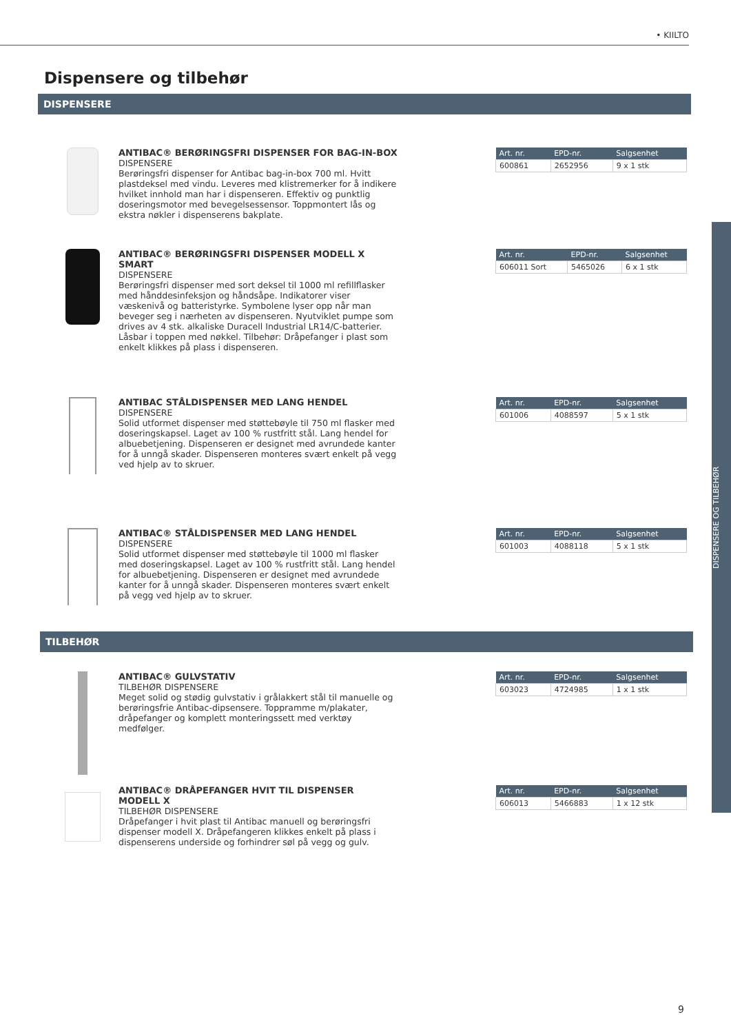• KIILTO
Dispensere og tilbehør
DISPENSERE
ANTIBAC® BERØRINGSFRI DISPENSER FOR BAG-IN-BOX
DISPENSERE
Berøringsfri dispenser for Antibac bag-in-box 700 ml. Hvitt plastdeksel med vindu. Leveres med klistremerker for å indikere hvilket innhold man har i dispenseren. Effektiv og punktlig doseringsmotor med bevegelsessensor. Toppmontert lås og ekstra nøkler i dispenserens bakplate.
| Art. nr. | EPD-nr. | Salgsenhet |
| --- | --- | --- |
| 600861 | 2652956 | 9 x 1 stk |
ANTIBAC® BERØRINGSFRI DISPENSER MODELL X SMART
DISPENSERE
Berøringsfri dispenser med sort deksel til 1000 ml refillflasker med hånddesinfeksjon og håndsåpe. Indikatorer viser væskenivå og batteristyrke. Symbolene lyser opp når man beveger seg i nærheten av dispenseren. Nyutviklet pumpe som drives av 4 stk. alkaliske Duracell Industrial LR14/C-batterier. Låsbar i toppen med nøkkel. Tilbehør: Dråpefanger i plast som enkelt klikkes på plass i dispenseren.
| Art. nr. | EPD-nr. | Salgsenhet |
| --- | --- | --- |
| 606011 Sort | 5465026 | 6 x 1 stk |
ANTIBAC STÅLDISPENSER MED LANG HENDEL
DISPENSERE
Solid utformet dispenser med støttebøyle til 750 ml flasker med doseringskapsel. Laget av 100 % rustfritt stål. Lang hendel for albuebetjening. Dispenseren er designet med avrundede kanter for å unngå skader. Dispenseren monteres svært enkelt på vegg ved hjelp av to skruer.
| Art. nr. | EPD-nr. | Salgsenhet |
| --- | --- | --- |
| 601006 | 4088597 | 5 x 1 stk |
ANTIBAC® STÅLDISPENSER MED LANG HENDEL
DISPENSERE
Solid utformet dispenser med støttebøyle til 1000 ml flasker med doseringskapsel. Laget av 100 % rustfritt stål. Lang hendel for albuebetjening. Dispenseren er designet med avrundede kanter for å unngå skader. Dispenseren monteres svært enkelt på vegg ved hjelp av to skruer.
| Art. nr. | EPD-nr. | Salgsenhet |
| --- | --- | --- |
| 601003 | 4088118 | 5 x 1 stk |
TILBEHØR
ANTIBAC® GULVSTATIV
TILBEHØR DISPENSERE
Meget solid og stødig gulvstativ i grålakkert stål til manuelle og berøringsfrie Antibac-dipsensere. Toppramme m/plakater, dråpefanger og komplett monteringssett med verktøy medfølger.
| Art. nr. | EPD-nr. | Salgsenhet |
| --- | --- | --- |
| 603023 | 4724985 | 1 x 1 stk |
ANTIBAC® DRÅPEFANGER HVIT TIL DISPENSER MODELL X
TILBEHØR DISPENSERE
Dråpefanger i hvit plast til Antibac manuell og berøringsfri dispenser modell X. Dråpefangeren klikkes enkelt på plass i dispenserens underside og forhindrer søl på vegg og gulv.
| Art. nr. | EPD-nr. | Salgsenhet |
| --- | --- | --- |
| 606013 | 5466883 | 1 x 12 stk |
DISPENSERE OG TILBEHØR
9